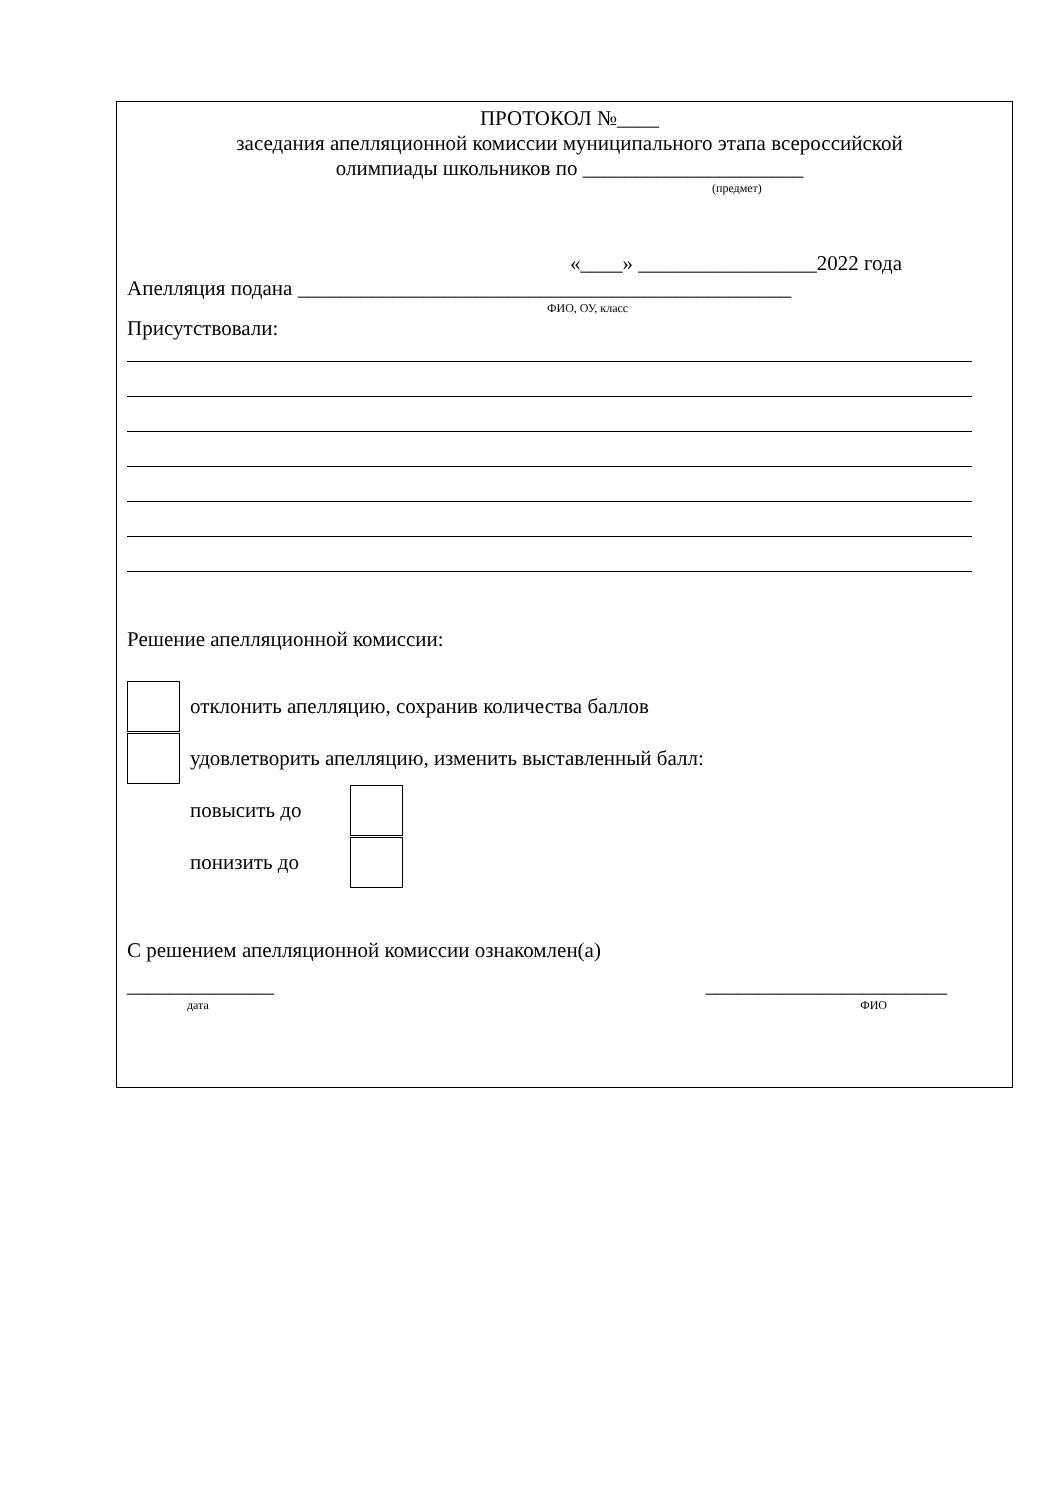ПРОТОКОЛ №____
заседания апелляционной комиссии муниципального этапа всероссийской
олимпиады школьников по _____________________
(предмет)
«____» _________________2022 года
Апелляция подана _______________________________________________
ФИО, ОУ, класс
Присутствовали:
Решение апелляционной комиссии:
отклонить апелляцию, сохранив количества баллов
удовлетворить апелляцию, изменить выставленный балл:
повысить до
понизить до
С решением апелляционной комиссии ознакомлен(а)
______________ _______________________
дата ФИО